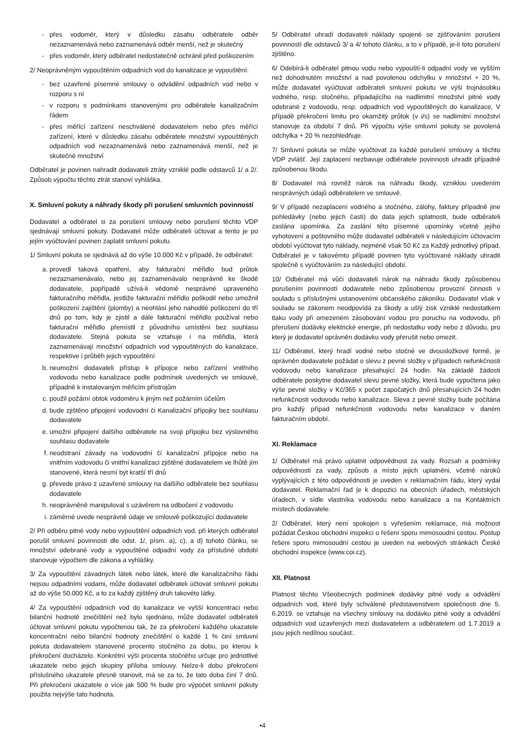přes vodoměr, který v důsledku zásahu odběratele odběr nezaznamenává nebo zaznamenává odběr menší, než je skutečný
přes vodoměr, který odběratel nedostatečně ochránil před poškozením
2/ Neoprávněným vypouštěním odpadních vod do kanalizace je vypouštění:
bez uzavřené písemné smlouvy o odvádění odpadních vod nebo v rozporu s ní
v rozporu s podmínkami stanovenými pro odběratele kanalizačním řádem
přes měřící zařízení neschválené dodavatelem nebo přes měřící zařízení, které v důsledku zásahu odběratele množství vypouštěných odpadních vod nezaznamenává nebo zaznamenává menší, než je skutečné množství
Odběratel je povinen nahradit dodavateli ztráty vzniklé podle odstavců 1/ a 2/. Způsob výpočtu těchto ztrát stanoví vyhláška.
X. Smluvní pokuty a náhrady škody při porušení smluvních povinností
Dodavatel a odběratel si za porušení smlouvy nebo porušení těchto VDP sjednávají smluvní pokuty. Dodavatel může odběrateli účtovat a tento je po jejím vyúčtování povinen zaplatit smluvní pokutu.
1/ Smluvní pokuta se sjednává až do výše 10.000 Kč v případě, že odběratel:
provedl taková opatření, aby fakturační měřidlo bud průtok nezaznamenávalo, nebo jej zaznamenávalo nesprávně ke škodě dodavatele, popřípadě užívá-li vědomě nesprávné upraveného fakturačního měřidla, jestliže fakturační měřidlo poškodil nebo umožnil poškození zajištění (plomby) a neohlásí jeho nahodilé poškození do tří dnů po tom, kdy je zjistil a dále fakturační měřidlo používal nebo fakturační měřidlo přemístil z původního umístění bez souhlasu dodavatele. Stejná pokuta se vztahuje i na měřidla, která zaznamenávají množství odpadních vod vypouštěných do kanalizace, respektive i průběh jejich vypouštění
neumožní dodavateli přístup k přípojce nebo zařízení vnitřního vodovodu nebo kanalizace podle podmínek uvedených ve smlouvě, případně k instalovaným měřicím přístrojům
použil požární obtok vodoměru k jiným než požárním účelům
bude zjištěno připojení vodovodní či Kanalizační přípojky bez souhlasu dodavatele
umožní připojení dalšího odběratele na svoji přípojku bez výslovného souhlasu dodavatele
neodstraní závady na vodovodní čí kanalizační přípojce nebo na vnitřním vodovodu či vnitřní kanalizaci zjištěné dodavatelem ve lhůtě jím stanovené, která nesmí být kratší tří dnů
převede právo z uzavřené smlouvy na dalšího odběratele bez souhlasu dodavatele
neoprávněně manipuloval s uzávěrem na odbočení z vodovodu
záměrné uvede nesprávně údaje ve smlouvě poškozující dodavatele
2/ Při odběru pitné vody nebo vypouštění odpadních vod, při kterých odběratel porušil smluvní povinnosti dle odst. 1/, písm. a), c), a d) tohoto článku, se množství odebrané vody a vypouštěné odpadní vody za příslušné období stanovuje výpočtem dle zákona a vyhlášky.
3/ Za vypouštění závadných látek nebo látek, které dle kanalizačního řádu nejsou odpadními vodami, může dodavatel odběrateli účtovat smluvní pokutu až do výše 50.000 Kč, a to za každý zjištěný druh takovéto látky.
4/ Za vypouštění odpadních vod do kanalizace ve vyšší koncentraci nebo bilanční hodnotě znečištění než bylo sjednáno, může dodavatel odběrateli účtovat smluvní pokutu vypočtenou tak, že za překročení každého ukazatele koncentrační nebo bilanční hodnoty znečištění o každé 1 % činí smluvní pokuta dodavatelem stanovené procento stočného za dobu, po kterou k překročení docházelo. Konkrétní výši procenta stočného určuje pro jednotlivé ukazatele nebo jejich skupiny příloha smlouvy. Nelze-li dobu překročení příslušného ukazatele přesně stanovit, má se za to, že tato doba činí 7 dnů. Při překročení ukazatele o více jak 500 % bude pro výpočet smluvní pokuty použita nejvýše tato hodnota.
5/ Odběratel uhradí dodavateli náklady spojené se zjišťováním porušeni povinností dle odstavců 3/ a 4/ tohoto článku, a to v případě, je-li toto porušení zjištěno.
6/ Odebírá-li odběratel pitnou vodu nebo vypouští-li odpadní vody ve vyšším než dohodnutém množství a nad povolenou odchylku v množství + 20 %, může dodavatel vyúčtovat odběrateli smluvní pokutu ve výši trojnásobku vodného, resp. stočného, připadajícího na nadlimitní množství pitné vody odebrané z vodovodu, resp. odpadních vod vypouštěných do kanalizace, V případě překročení limitu pro okamžitý průtok (v i/s) se nadlimitní množství stanovuje za období 7 dnů. Při výpočtu výše smluvní pokuty se povolená odchylka + 20 % nezohledňuje.
7/ Smluvní pokuta se může vyúčtovat za každé porušení smlouvy a těchto VDP zvlášť. Její zaplacení nezbavuje odběratele povinnosti uhradit případně způsobenou škodu.
8/ Dodavatel má rovněž nárok na náhradu škody, vzniklou uvedením nesprávných údajů odběratelem ve smlouvě.
9/ V případě nezaplacení vodného a stočného, zálohy, faktury případně jine pohledávky (nebo jejich časti) do data jejich splatnosti, bude odběrateli zaslána upomínka. Za zaslání této písemné upomínky včetně jejího vyhotovení a poštovného může dodavatel odběrateli v následujícím účtovacím období vyúčtovat tyto náklady, nejméně však 50 Kč za Každý jednotlivý případ. Odběratel je v takovémto případě povinen tyto vyúčtované náklady uhradit společně s vyúčtováním za následující období.
10/ Odběratel má vůči dodavateli nárok na náhradu škody způsobenou porušením povinností dodavatele nebo způsobenou provozní činnosti v souladu s příslušnými ustanoveními občanského zákoníku. Dodavatel však v souladu se zákonem neodpovídá za škody a ušlý zisk vzniklé nedostatkem tlaku vody při omezeném zásobování vodou pro poruchu na vodovodu, při přerušení dodávky elektrické energie, při nedostatku vody nebo z důvodu, pro který je dodavatel oprávněn dodávku vody přerušit nebo omezit.
11/ Odběratel, který hradí vodné nebo stočné ve dvousložkové formě, je oprávněn dodavatele požádat o slevu z pevné složky v případech nefunkčnosti vodovodu nebo kanalizace přesahující 24 hodin. Na základě žádosti odběratele poskytne dodavatel slevu pevné složky, která bude vypočtena jako výše pevné složky v Kč/365 x počet započatých dnů přesahujících 24 hodin nefunkčnosti vodovodu nebo kanalizace. Sleva z pevné složky bude počítána pro každý případ nefunkčnosti vodovodu nebo kanalizace v daném fakturačním období.
XI. Reklamace
1/ Odběratel má právo uplatnit odpovědnost za vady. Rozsah a podmínky odpovědnosti za vady, způsob a místo jejich uplatněni, včetně nároků vyplývajících z této odpovědnosti je uveden v reklamačním řádu, který vydal dodavatel. Reklamační řad |e k dispozici na obecních úřadech, městských úřadech, v sídle vlastníka vodovodu nebo kanalizace a na Kontaktních místech dodavatele.
2/ Odběratel, který není spokojen s vyřešením reklamace, má možnost požádat Českou obchodní inspekci o řešení sporu mimosoudní cestou. Postup řešeni sporu mimosoudní cestou je uveden na webových stránkách České obchodní inspekce (www.coi.cz).
XII. Platnost
Platnost těchto Všeobecných podmínek dodávky pitné vody a odvádění odpadních vod, které byly schválené představenstvem společnosti dne 5. 6.2019. se vztahuje na všechny smlouvy na dodávku pitné vody a odvádění odpadních vod uzavřených mezi dodavatelem a odběratelem od 1.7.2019 a jsou jejich nedílnou součást:.
•4